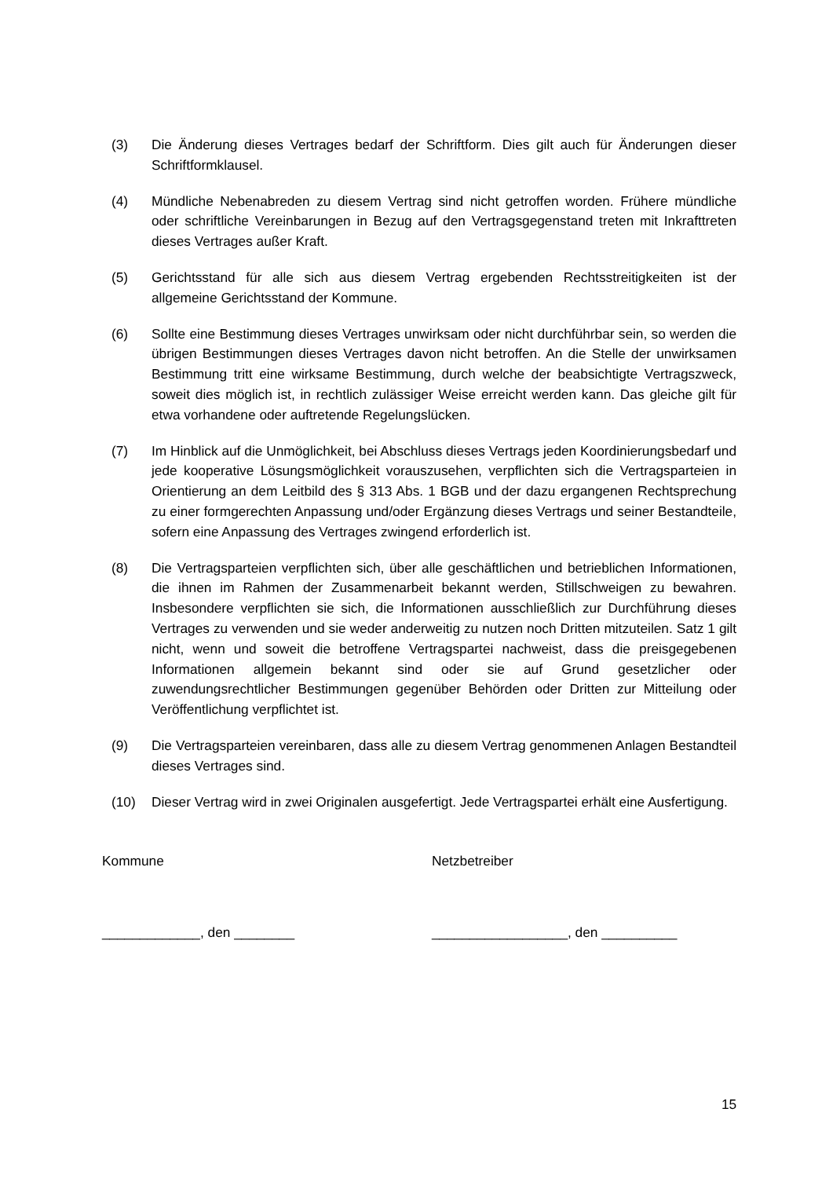(3) Die Änderung dieses Vertrages bedarf der Schriftform. Dies gilt auch für Änderungen dieser Schriftformklausel.
(4) Mündliche Nebenabreden zu diesem Vertrag sind nicht getroffen worden. Frühere mündliche oder schriftliche Vereinbarungen in Bezug auf den Vertragsgegenstand treten mit Inkrafttreten dieses Vertrages außer Kraft.
(5) Gerichtsstand für alle sich aus diesem Vertrag ergebenden Rechtsstreitigkeiten ist der allgemeine Gerichtsstand der Kommune.
(6) Sollte eine Bestimmung dieses Vertrages unwirksam oder nicht durchführbar sein, so werden die übrigen Bestimmungen dieses Vertrages davon nicht betroffen. An die Stelle der unwirksamen Bestimmung tritt eine wirksame Bestimmung, durch welche der beabsichtigte Vertragszweck, soweit dies möglich ist, in rechtlich zulässiger Weise erreicht werden kann. Das gleiche gilt für etwa vorhandene oder auftretende Regelungslücken.
(7) Im Hinblick auf die Unmöglichkeit, bei Abschluss dieses Vertrags jeden Koordinierungsbedarf und jede kooperative Lösungsmöglichkeit vorauszusehen, verpflichten sich die Vertragsparteien in Orientierung an dem Leitbild des § 313 Abs. 1 BGB und der dazu ergangenen Rechtsprechung zu einer formgerechten Anpassung und/oder Ergänzung dieses Vertrags und seiner Bestandteile, sofern eine Anpassung des Vertrages zwingend erforderlich ist.
(8) Die Vertragsparteien verpflichten sich, über alle geschäftlichen und betrieblichen Informationen, die ihnen im Rahmen der Zusammenarbeit bekannt werden, Stillschweigen zu bewahren. Insbesondere verpflichten sie sich, die Informationen ausschließlich zur Durchführung dieses Vertrages zu verwenden und sie weder anderweitig zu nutzen noch Dritten mitzuteilen. Satz 1 gilt nicht, wenn und soweit die betroffene Vertragspartei nachweist, dass die preisgegebenen Informationen allgemein bekannt sind oder sie auf Grund gesetzlicher oder zuwendungsrechtlicher Bestimmungen gegenüber Behörden oder Dritten zur Mitteilung oder Veröffentlichung verpflichtet ist.
(9) Die Vertragsparteien vereinbaren, dass alle zu diesem Vertrag genommenen Anlagen Bestandteil dieses Vertrages sind.
(10) Dieser Vertrag wird in zwei Originalen ausgefertigt. Jede Vertragspartei erhält eine Ausfertigung.
Kommune Netzbetreiber
_____________, den ________ __________________, den __________
15